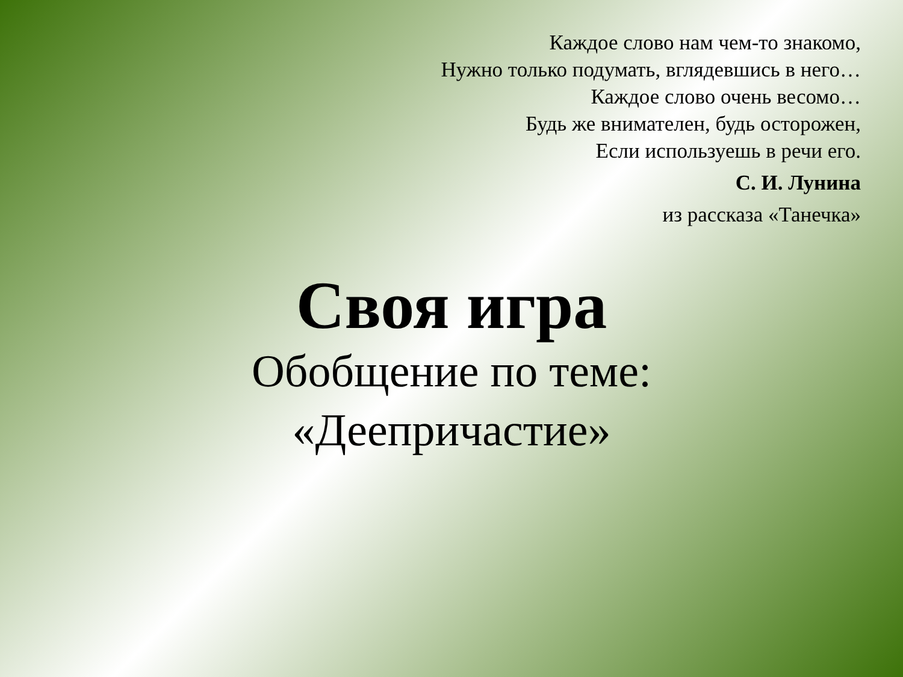Каждое слово нам чем-то знакомо,
Нужно только подумать, вглядевшись в него…
Каждое слово очень весомо…
Будь же внимателен, будь осторожен,
Если используешь в речи его.
С. И. Лунина
из рассказа «Танечка»
Своя игра
Обобщение по теме:
«Деепричастие»